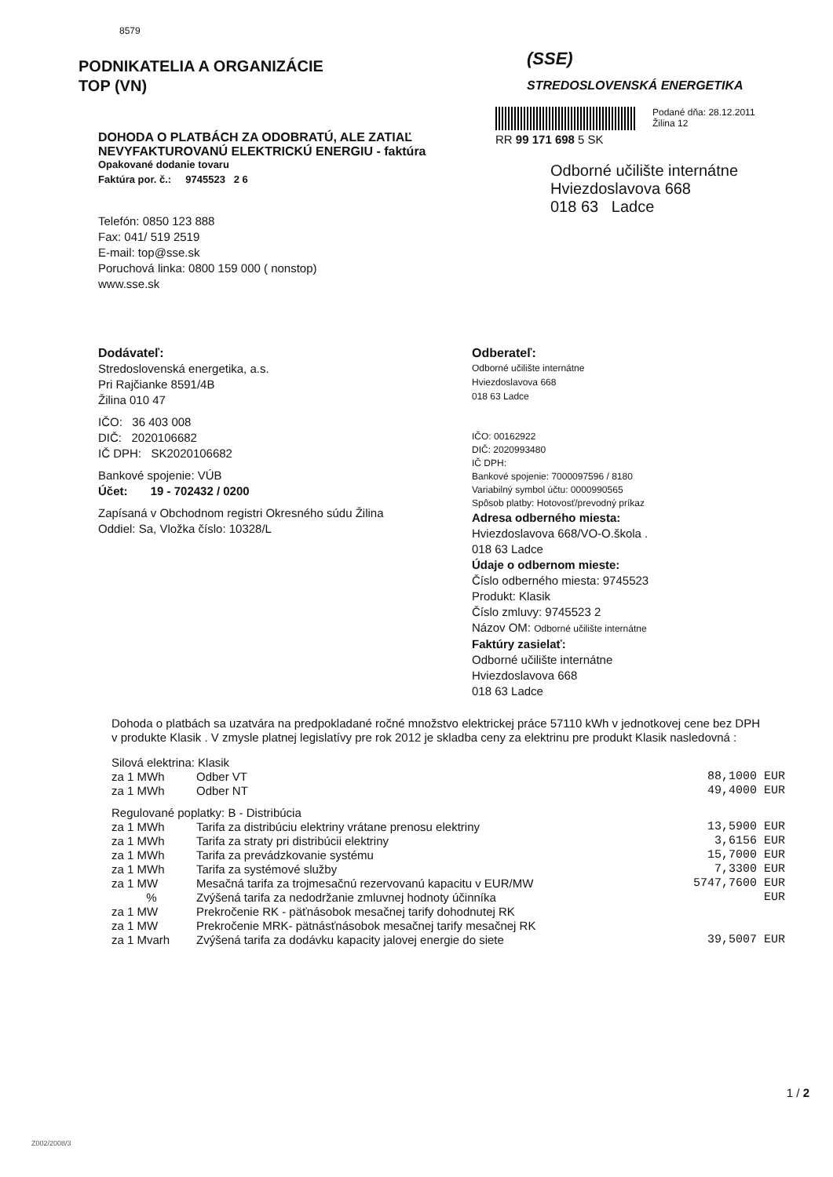8579
PODNIKATELIA A ORGANIZÁCIE
TOP (VN)
(SSE)
STREDOSLOVENSKÁ ENERGETIKA
DOHODA O PLATBÁCH ZA ODOBRATÚ, ALE ZATIAĽ
NEVYFAKTUROVANÚ ELEKTRICKÚ ENERGIU - faktúra
Opakované dodanie tovaru
Faktúra por. č.: 9745523 2 6
Telefón: 0850 123 888
Fax: 041/ 519 2519
E-mail: top@sse.sk
Poruchová linka: 0800 159 000 ( nonstop)
www.sse.sk
RR 99 171 698 5 SK
Podané dňa: 28.12.2011
Žilina 12
Odborné učilište internátne
Hviezdoslavova 668
018 63 Ladce
Dodávateľ:
Stredoslovenská energetika, a.s.
Pri Rajčianke 8591/4B
Žilina 010 47
IČO: 36 403 008
DIČ: 2020106682
IČ DPH: SK2020106682
Bankové spojenie: VÚB
Účet: 19 - 702432 / 0200
Zapísaná v Obchodnom registri Okresného súdu Žilina
Oddiel: Sa, Vložka číslo: 10328/L
Odberateľ:
Odborné učilište internátne
Hviezdoslavova 668
018 63 Ladce
IČO: 00162922
DIČ: 2020993480
IČ DPH:
Bankové spojenie: 7000097596 / 8180
Variabilný symbol účtu: 0000990565
Spôsob platby: Hotovosť/prevodný príkaz
Adresa odberného miesta:
Hviezdoslavova 668/VO-O.škola .
018 63 Ladce
Údaje o odbernom mieste:
Číslo odberného miesta: 9745523
Produkt: Klasik
Číslo zmluvy: 9745523 2
Názov OM: Odborné učilište internátne
Faktúry zasielať:
Odborné učilište internátne
Hviezdoslavova 668
018 63 Ladce
Dohoda o platbách sa uzatvára na predpokladané ročné množstvo elektrickej práce 57110 kWh v jednotkovej cene bez DPH v produkte Klasik . V zmysle platnej legislatívy pre rok 2012 je skladba ceny za elektrinu pre produkt Klasik nasledovná :
| Silová elektrina: Klasik | | |
| za 1 MWh | Odber VT | 88,1000 EUR |
| za 1 MWh | Odber NT | 49,4000 EUR |
| Regulované poplatky: B - Distribúcia | | |
| za 1 MWh | Tarifa za distribúciu elektriny vrátane prenosu elektriny | 13,5900 EUR |
| za 1 MWh | Tarifa za straty pri distribúcii elektriny | 3,6156 EUR |
| za 1 MWh | Tarifa za prevádzkovanie systému | 15,7000 EUR |
| za 1 MWh | Tarifa za systémové služby | 7,3300 EUR |
| za 1 MW | Mesačná tarifa za trojmesačnú rezervovanú kapacitu v EUR/MW | 5747,7600 EUR |
| % | Zvýšená tarifa za nedodržanie zmluvnej hodnoty účinníka | EUR |
| za 1 MW | Prekročenie RK - päťnásobok mesačnej tarify dohodnutej RK | |
| za 1 MW | Prekročenie MRK- pätnásťnásobok mesačnej tarify mesačnej RK | |
| za 1 Mvarh | Zvýšená tarifa za dodávku kapacity jalovej energie do siete | 39,5007 EUR |
1 / 2
Z002/2008/3